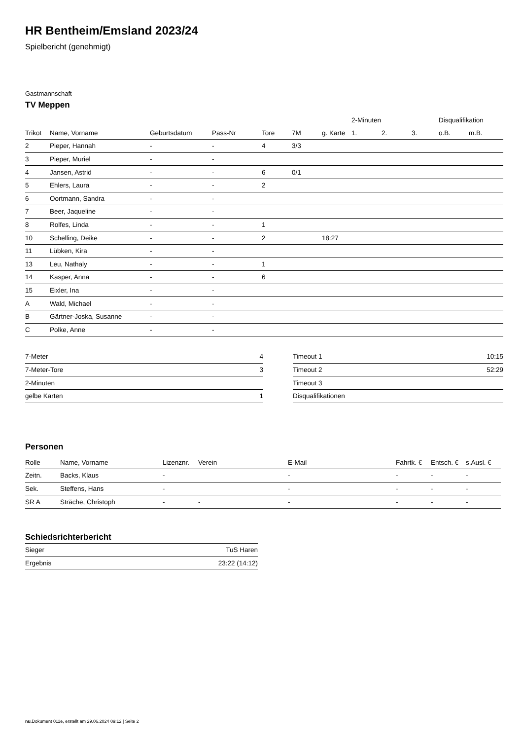HR Bentheim/Emsland 2023/24
Spielbericht (genehmigt)
Gastmannschaft
TV Meppen
| | | | | | | | 2-Minuten | | | Disqualifikation | |
| --- | --- | --- | --- | --- | --- | --- | --- | --- | --- | --- | --- |
| Trikot | Name, Vorname | Geburtsdatum | Pass-Nr | Tore | 7M | g. Karte | 1. | 2. | 3. | o.B. | m.B. |
| 2 | Pieper, Hannah | - | - | 4 | 3/3 | | | | | | |
| 3 | Pieper, Muriel | - | - | | | | | | | | |
| 4 | Jansen, Astrid | - | - | 6 | 0/1 | | | | | | |
| 5 | Ehlers, Laura | - | - | 2 | | | | | | | |
| 6 | Oortmann, Sandra | - | - | | | | | | | | |
| 7 | Beer, Jaqueline | - | - | | | | | | | | |
| 8 | Rolfes, Linda | - | - | 1 | | | | | | | |
| 10 | Schelling, Deike | - | - | 2 | | 18:27 | | | | | |
| 11 | Lübken, Kira | - | - | | | | | | | | |
| 13 | Leu, Nathaly | - | - | 1 | | | | | | | |
| 14 | Kasper, Anna | - | - | 6 | | | | | | | |
| 15 | Eixler, Ina | - | - | | | | | | | | |
| A | Wald, Michael | - | - | | | | | | | | |
| B | Gärtner-Joska, Susanne | - | - | | | | | | | | |
| C | Polke, Anne | - | - | | | | | | | | |
| 7-Meter | 4 |
| 7-Meter-Tore | 3 |
| 2-Minuten | |
| gelbe Karten | 1 |
| Timeout 1 | 10:15 |
| Timeout 2 | 52:29 |
| Timeout 3 | |
| Disqualifikationen | |
Personen
| Rolle | Name, Vorname | Lizenznr. | Verein | E-Mail | Fahrtk. € | Entsch. € | s.Ausl. € |
| --- | --- | --- | --- | --- | --- | --- | --- |
| Zeitn. | Backs, Klaus | - | | - | - | - | - |
| Sek. | Steffens, Hans | - | | - | - | - | - |
| SR A | Sträche, Christoph | - | - | - | - | - | - |
Schiedsrichterbericht
| Sieger | TuS Haren |
| Ergebnis | 23:22 (14:12) |
nu.Dokument 011e, erstellt am 29.06.2024 09:12 | Seite 2